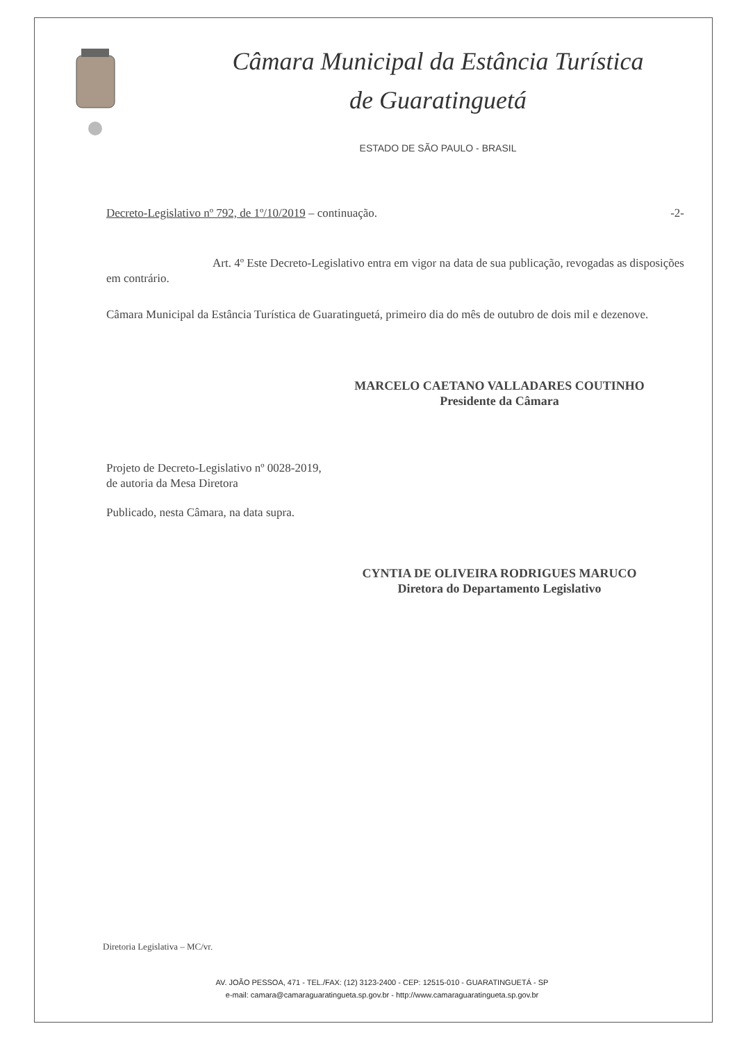Câmara Municipal da Estância Turística
de Guaratinguetá
ESTADO DE SÃO PAULO - BRASIL
Decreto-Legislativo nº 792, de 1º/10/2019 – continuação. -2-
Art. 4º Este Decreto-Legislativo entra em vigor na data de sua publicação, revogadas as disposições em contrário.
Câmara Municipal da Estância Turística de Guaratinguetá, primeiro dia do mês de outubro de dois mil e dezenove.
MARCELO CAETANO VALLADARES COUTINHO
Presidente da Câmara
Projeto de Decreto-Legislativo nº 0028-2019,
de autoria da Mesa Diretora
Publicado, nesta Câmara, na data supra.
CYNTIA DE OLIVEIRA RODRIGUES MARUCO
Diretora do Departamento Legislativo
Diretoria Legislativa – MC/vr.
AV. JOÃO PESSOA, 471 - TEL./FAX: (12) 3123-2400 - CEP: 12515-010 - GUARATINGUETÁ - SP
e-mail: camara@camaraguaratingueta.sp.gov.br - http://www.camaraguaratingueta.sp.gov.br